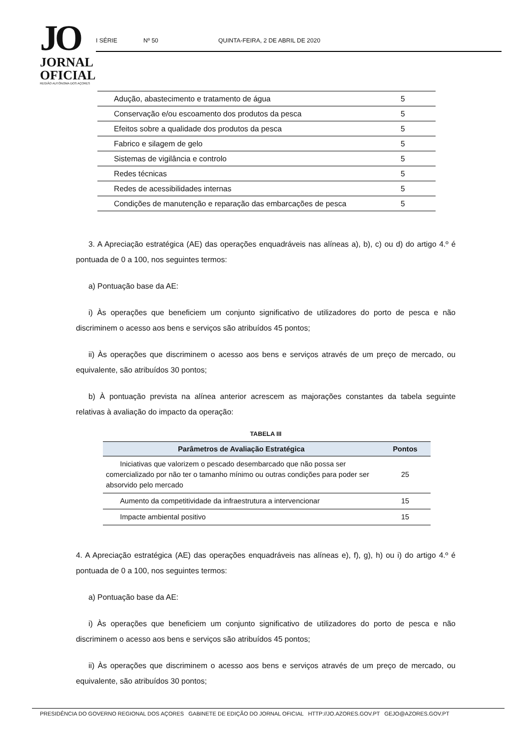JO
JORNAL
OFICIAL
REGIÃO AUTÓNOMA DOS AÇORES
I SÉRIE Nº 50 QUINTA-FEIRA, 2 DE ABRIL DE 2020
| Adução, abastecimento e tratamento de água | 5 |
| Conservação e/ou escoamento dos produtos da pesca | 5 |
| Efeitos sobre a qualidade dos produtos da pesca | 5 |
| Fabrico e silagem de gelo | 5 |
| Sistemas de vigilância e controlo | 5 |
| Redes técnicas | 5 |
| Redes de acessibilidades internas | 5 |
| Condições de manutenção e reparação das embarcações de pesca | 5 |
3. A Apreciação estratégica (AE) das operações enquadráveis nas alíneas a), b), c) ou d) do artigo 4.º é pontuada de 0 a 100, nos seguintes termos:
a) Pontuação base da AE:
i) Às operações que beneficiem um conjunto significativo de utilizadores do porto de pesca e não discriminem o acesso aos bens e serviços são atribuídos 45 pontos;
ii) Às operações que discriminem o acesso aos bens e serviços através de um preço de mercado, ou equivalente, são atribuídos 30 pontos;
b) À pontuação prevista na alínea anterior acrescem as majorações constantes da tabela seguinte relativas à avaliação do impacto da operação:
TABELA III
| Parâmetros de Avaliação Estratégica | Pontos |
| --- | --- |
| Iniciativas que valorizem o pescado desembarcado que não possa ser comercializado por não ter o tamanho mínimo ou outras condições para poder ser absorvido pelo mercado | 25 |
| Aumento da competitividade da infraestrutura a intervencionar | 15 |
| Impacte ambiental positivo | 15 |
4. A Apreciação estratégica (AE) das operações enquadráveis nas alíneas e), f), g), h) ou i) do artigo 4.º é pontuada de 0 a 100, nos seguintes termos:
a) Pontuação base da AE:
i) Às operações que beneficiem um conjunto significativo de utilizadores do porto de pesca e não discriminem o acesso aos bens e serviços são atribuídos 45 pontos;
ii) Às operações que discriminem o acesso aos bens e serviços através de um preço de mercado, ou equivalente, são atribuídos 30 pontos;
PRESIDÊNCIA DO GOVERNO REGIONAL DOS AÇORES GABINETE DE EDIÇÃO DO JORNAL OFICIAL HTTP://JO.AZORES.GOV.PT GEJO@AZORES.GOV.PT